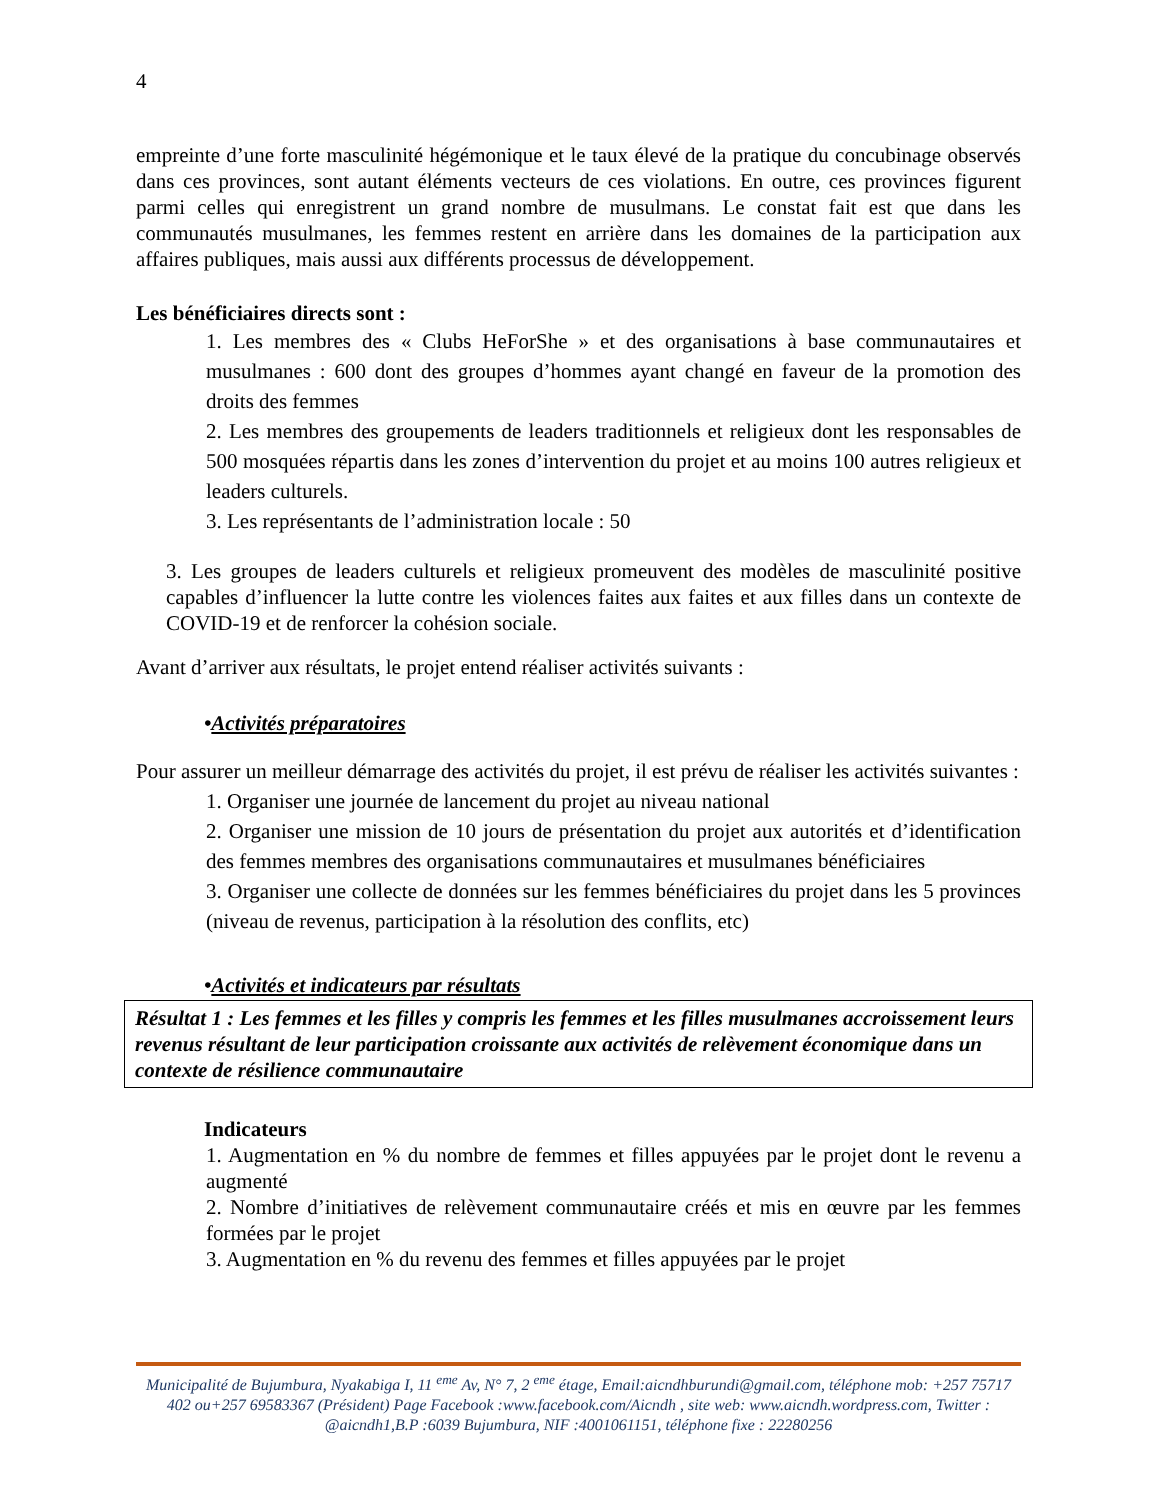4
empreinte d’une forte masculinité hégémonique et le taux élevé de la pratique du concubinage observés dans ces provinces, sont autant éléments vecteurs de ces violations. En outre, ces provinces figurent parmi celles qui enregistrent un grand nombre de musulmans. Le constat fait est que dans les communautés musulmanes, les femmes restent en arrière dans les domaines de la participation aux affaires publiques, mais aussi aux différents processus de développement.
Les bénéficiaires directs sont :
1. Les membres des « Clubs HeForShe » et des organisations à base communautaires et musulmanes : 600 dont des groupes d’hommes ayant changé en faveur de la promotion des droits des femmes
2. Les membres des groupements de leaders traditionnels et religieux dont les responsables de 500 mosquées répartis dans les zones d’intervention du projet et au moins 100 autres religieux et leaders culturels.
3. Les représentants de l’administration locale : 50
3. Les groupes de leaders culturels et religieux promeuvent des modèles de masculinité positive capables d’influencer la lutte contre les violences faites aux faites et aux filles dans un contexte de COVID-19 et de renforcer la cohésion sociale.
Avant d’arriver aux résultats, le projet entend réaliser activités suivants :
•Activités préparatoires
Pour assurer un meilleur démarrage des activités du projet, il est prévu de réaliser les activités suivantes :
1. Organiser une journée de lancement du projet au niveau national
2. Organiser une mission de 10 jours de présentation du projet aux autorités et d’identification des femmes membres des organisations communautaires et musulmanes bénéficiaires
3. Organiser une collecte de données sur les femmes bénéficiaires du projet dans les 5 provinces (niveau de revenus, participation à la résolution des conflits, etc)
•Activités et indicateurs par résultats
Résultat 1 : Les femmes et les filles y compris les femmes et les filles musulmanes accroissement leurs revenus résultant de leur participation croissante aux activités de relèvement économique dans un contexte de résilience communautaire
Indicateurs
1. Augmentation en % du nombre de femmes et filles appuyées par le projet dont le revenu a augmenté
2. Nombre d’initiatives de relèvement communautaire créés et mis en œuvre par les femmes formées par le projet
3. Augmentation en % du revenu des femmes et filles appuyées par le projet
Municipalité de Bujumbura, Nyakabiga I, 11 <sup>eme</sup> Av, N° 7, 2 <sup>eme</sup> étage, Email:aicndhburundi@gmail.com, téléphone mob: +257 75717 402 ou+257 69583367 (Président) Page Facebook :www.facebook.com/Aicndh , site web: www.aicndh.wordpress.com, Twitter : @aicndh1,B.P :6039 Bujumbura, NIF :4001061151, téléphone fixe : 22280256